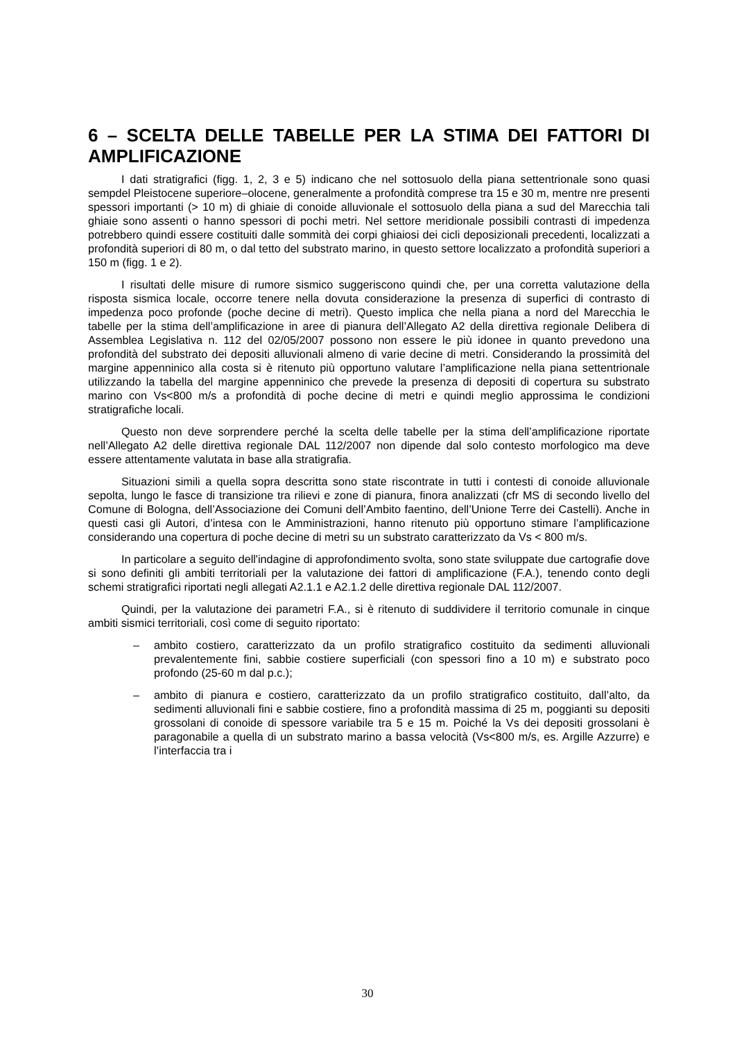6 – SCELTA DELLE TABELLE PER LA STIMA DEI FATTORI DI AMPLIFICAZIONE
I dati stratigrafici (figg. 1, 2, 3 e 5) indicano che nel sottosuolo della piana settentrionale sono quasi sempdel Pleistocene superiore–olocene, generalmente a profondità comprese tra 15 e 30 m, mentre nre presenti spessori importanti (> 10 m) di ghiaie di conoide alluvionale el sottosuolo della piana a sud del Marecchia tali ghiaie sono assenti o hanno spessori di pochi metri. Nel settore meridionale possibili contrasti di impedenza potrebbero quindi essere costituiti dalle sommità dei corpi ghiaiosi dei cicli deposizionali precedenti, localizzati a profondità superiori di 80 m, o dal tetto del substrato marino, in questo settore localizzato a profondità superiori a 150 m (figg. 1 e 2).
I risultati delle misure di rumore sismico suggeriscono quindi che, per una corretta valutazione della risposta sismica locale, occorre tenere nella dovuta considerazione la presenza di superfici di contrasto di impedenza poco profonde (poche decine di metri). Questo implica che nella piana a nord del Marecchia le tabelle per la stima dell’amplificazione in aree di pianura dell’Allegato A2 della direttiva regionale Delibera di Assemblea Legislativa n. 112 del 02/05/2007 possono non essere le più idonee in quanto prevedono una profondità del substrato dei depositi alluvionali almeno di varie decine di metri. Considerando la prossimità del margine appenninico alla costa si è ritenuto più opportuno valutare l’amplificazione nella piana settentrionale utilizzando la tabella del margine appenninico che prevede la presenza di depositi di copertura su substrato marino con Vs<800 m/s a profondità di poche decine di metri e quindi meglio approssima le condizioni stratigrafiche locali.
Questo non deve sorprendere perché la scelta delle tabelle per la stima dell’amplificazione riportate nell’Allegato A2 delle direttiva regionale DAL 112/2007 non dipende dal solo contesto morfologico ma deve essere attentamente valutata in base alla stratigrafia.
Situazioni simili a quella sopra descritta sono state riscontrate in tutti i contesti di conoide alluvionale sepolta, lungo le fasce di transizione tra rilievi e zone di pianura, finora analizzati (cfr MS di secondo livello del Comune di Bologna, dell’Associazione dei Comuni dell’Ambito faentino, dell’Unione Terre dei Castelli). Anche in questi casi gli Autori, d’intesa con le Amministrazioni, hanno ritenuto più opportuno stimare l’amplificazione considerando una copertura di poche decine di metri su un substrato caratterizzato da Vs < 800 m/s.
In particolare a seguito dell'indagine di approfondimento svolta, sono state sviluppate due cartografie dove si sono definiti gli ambiti territoriali per la valutazione dei fattori di amplificazione (F.A.), tenendo conto degli schemi stratigrafici riportati negli allegati A2.1.1 e A2.1.2 delle direttiva regionale DAL 112/2007.
Quindi, per la valutazione dei parametri F.A., si è ritenuto di suddividere il territorio comunale in cinque ambiti sismici territoriali, così come di seguito riportato:
– ambito costiero, caratterizzato da un profilo stratigrafico costituito da sedimenti alluvionali prevalentemente fini, sabbie costiere superficiali (con spessori fino a 10 m) e substrato poco profondo (25-60 m dal p.c.);
– ambito di pianura e costiero, caratterizzato da un profilo stratigrafico costituito, dall’alto, da sedimenti alluvionali fini e sabbie costiere, fino a profondità massima di 25 m, poggianti su depositi grossolani di conoide di spessore variabile tra 5 e 15 m. Poiché la Vs dei depositi grossolani è paragonabile a quella di un substrato marino a bassa velocità (Vs<800 m/s, es. Argille Azzurre) e l’interfaccia tra i
30